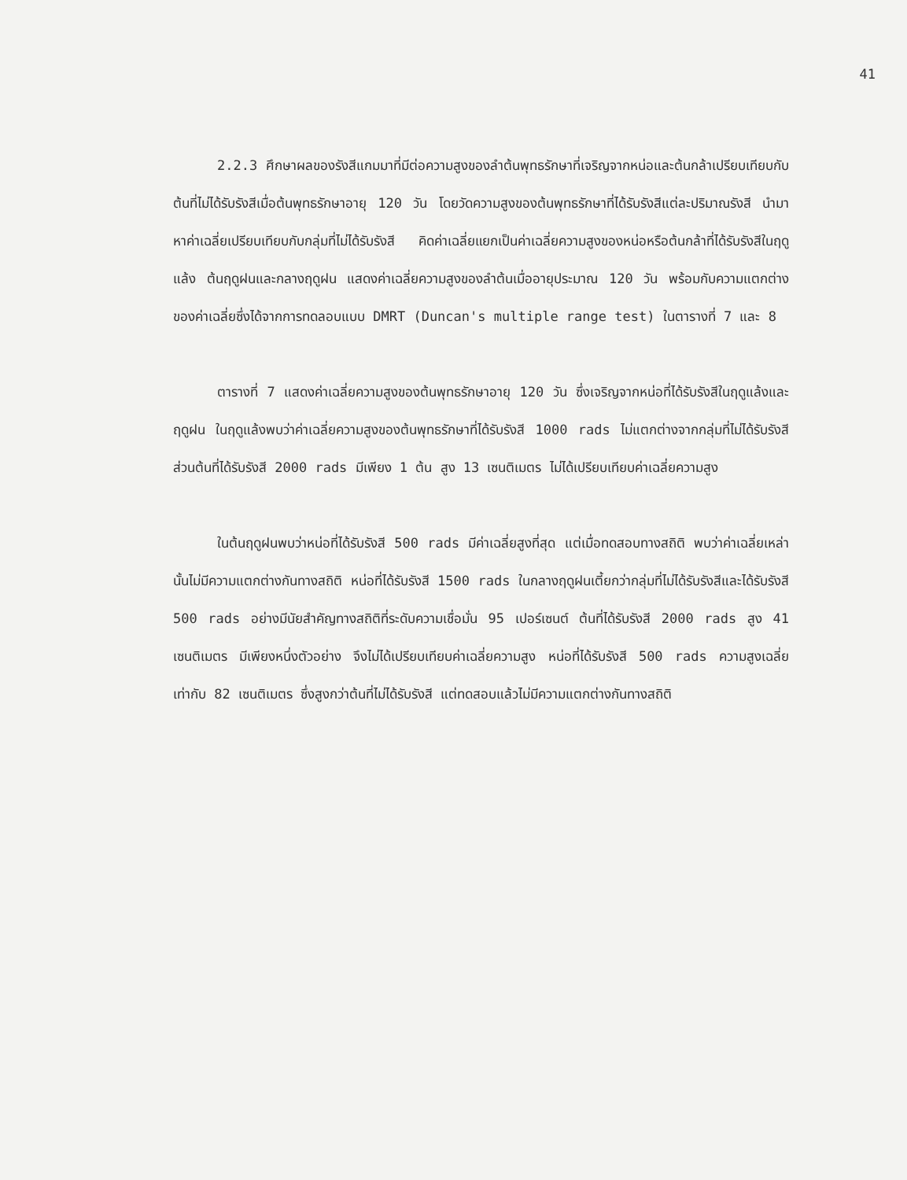41
2.2.3 ศึกษาผลของรังสีแกมมาที่มีต่อความสูงของลำต้นพุทธรักษาที่เจริญจากหน่อและต้นกล้าเปรียบเทียบกับต้นที่ไม่ได้รับรังสีเมื่อต้นพุทธรักษาอายุ 120 วัน โดยวัดความสูงของต้นพุทธรักษาที่ได้รับรังสีแต่ละปริมาณรังสี นำมาหาค่าเฉลี่ยเปรียบเทียบกับกลุ่มที่ไม่ได้รับรังสี คิดค่าเฉลี่ยแยกเป็นค่าเฉลี่ยความสูงของหน่อหรือต้นกล้าที่ได้รับรังสีในฤดูแล้ง ต้นฤดูฝนและกลางฤดูฝน แสดงค่าเฉลี่ยความสูงของลำต้นเมื่ออายุประมาณ 120 วัน พร้อมกับความแตกต่างของค่าเฉลี่ยซึ่งได้จากการทดลอบแบบ DMRT (Duncan's multiple range test) ในตารางที่ 7 และ 8
ตารางที่ 7 แสดงค่าเฉลี่ยความสูงของต้นพุทธรักษาอายุ 120 วัน ซึ่งเจริญจากหน่อที่ได้รับรังสีในฤดูแล้งและฤดูฝน ในฤดูแล้งพบว่าค่าเฉลี่ยความสูงของต้นพุทธรักษาที่ได้รับรังสี 1000 rads ไม่แตกต่างจากกลุ่มที่ไม่ได้รับรังสี ส่วนต้นที่ได้รับรังสี 2000 rads มีเพียง 1 ต้น สูง 13 เซนติเมตร ไม่ได้เปรียบเทียบค่าเฉลี่ยความสูง
ในต้นฤดูฝนพบว่าหน่อที่ได้รับรังสี 500 rads มีค่าเฉลี่ยสูงที่สุด แต่เมื่อทดสอบทางสถิติ พบว่าค่าเฉลี่ยเหล่านั้นไม่มีความแตกต่างกันทางสถิติ หน่อที่ได้รับรังสี 1500 rads ในกลางฤดูฝนเตี้ยกว่ากลุ่มที่ไม่ได้รับรังสีและได้รับรังสี 500 rads อย่างมีนัยสำคัญทางสถิติที่ระดับความเชื่อมั่น 95 เปอร์เซนต์ ต้นที่ได้รับรังสี 2000 rads สูง 41 เซนติเมตร มีเพียงหนึ่งตัวอย่าง จึงไม่ได้เปรียบเทียบค่าเฉลี่ยความสูง หน่อที่ได้รับรังสี 500 rads ความสูงเฉลี่ยเท่ากับ 82 เซนติเมตร ซึ่งสูงกว่าต้นที่ไม่ได้รับรังสี แต่ทดสอบแล้วไม่มีความแตกต่างกันทางสถิติ